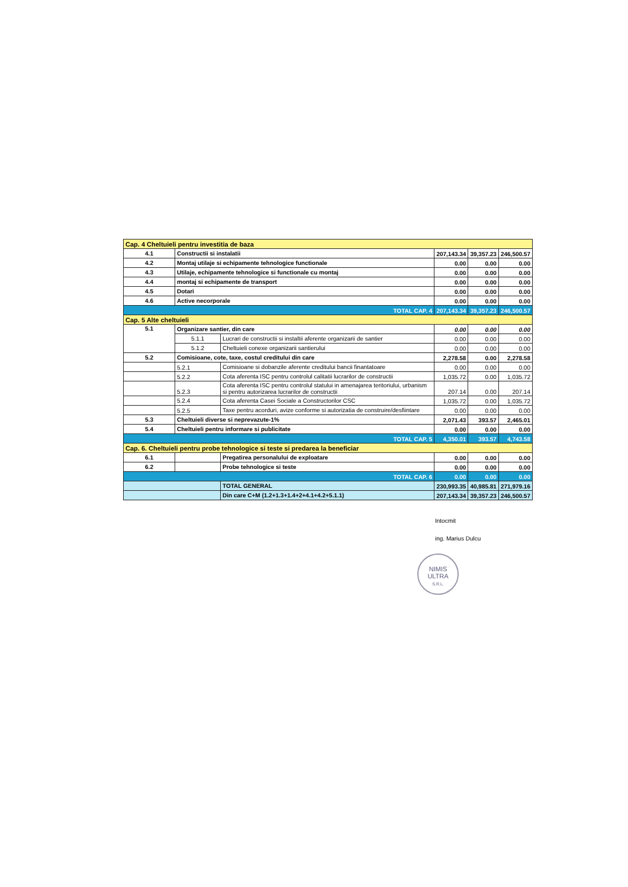| Cap. 4 Cheltuieli pentru investitia de baza | | | | | |
| 4.1 | Constructii si instalatii | | 207,143.34 | 39,357.23 | 246,500.57 |
| 4.2 | Montaj utilaje si echipamente tehnologice functionale | | 0.00 | 0.00 | 0.00 |
| 4.3 | Utilaje, echipamente tehnologice si functionale cu montaj | | 0.00 | 0.00 | 0.00 |
| 4.4 | montaj si echipamente de transport | | 0.00 | 0.00 | 0.00 |
| 4.5 | Dotari | | 0.00 | 0.00 | 0.00 |
| 4.6 | Active necorporale | | 0.00 | 0.00 | 0.00 |
| TOTAL CAP. 4 | | | 207,143.34 | 39,357.23 | 246,500.57 |
| Cap. 5 Alte cheltuieli | | | | | |
| 5.1 | Organizare santier, din care | | 0.00 | 0.00 | 0.00 |
| | 5.1.1 | Lucrari de constructii si instaltii aferente organizarii de santier | 0.00 | 0.00 | 0.00 |
| | 5.1.2 | Cheltuieli conexe organizarii santierului | 0.00 | 0.00 | 0.00 |
| 5.2 | Comisioane, cote, taxe, costul creditului din care | | 2,278.58 | 0.00 | 2,278.58 |
| | 5.2.1 | Comisioane si dobanzile aferente creditului bancii finantatoare | 0.00 | 0.00 | 0.00 |
| | 5.2.2 | Cota aferenta ISC pentru controlul calitatii lucrarilor de constructii | 1,035.72 | 0.00 | 1,035.72 |
| | 5.2.3 | Cota aferenta ISC pentru controlul statului in amenajarea teritoriului, urbanism si pentru autorizarea lucrarilor de constructii | 207.14 | 0.00 | 207.14 |
| | 5.2.4 | Cota aferenta Casei Sociale a Constructorilor CSC | 1,035.72 | 0.00 | 1,035.72 |
| | 5.2.5 | Taxe pentru acorduri, avize conforme si autorizatia de construire/desfiintare | 0.00 | 0.00 | 0.00 |
| 5.3 | Cheltuieli diverse si neprevazute-1% | | 2,071.43 | 393.57 | 2,465.01 |
| 5.4 | Cheltuieli pentru informare si publicitate | | 0.00 | 0.00 | 0.00 |
| TOTAL CAP. 5 | | | 4,350.01 | 393.57 | 4,743.58 |
| Cap. 6. Cheltuieli pentru probe tehnologice si teste si predarea la beneficiar | | | | | |
| 6.1 | | Pregatirea personalului de exploatare | 0.00 | 0.00 | 0.00 |
| 6.2 | | Probe tehnologice si teste | 0.00 | 0.00 | 0.00 |
| TOTAL CAP. 6 | | | 0.00 | 0.00 | 0.00 |
| | | TOTAL GENERAL | 230,993.35 | 40,985.81 | 271,979.16 |
| | | Din care C+M (1.2+1.3+1.4+2+4.1+4.2+5.1.1) | 207,143.34 | 39,357.23 | 246,500.57 |
Intocmit
ing. Marius Dulcu
NIMIS
ULTRA
S.R.L.